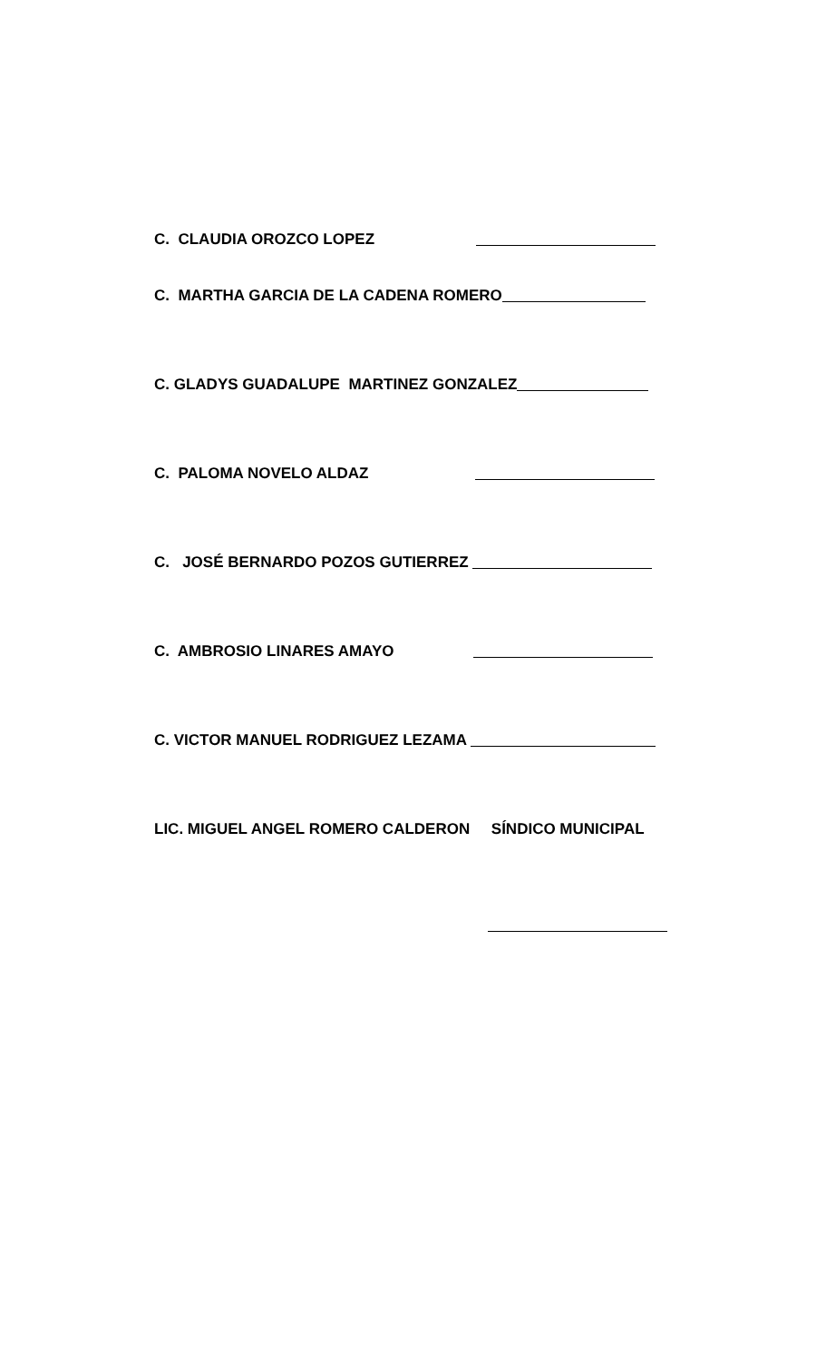C. CLAUDIA OROZCO LOPEZ
C. MARTHA GARCIA DE LA CADENA ROMERO
C. GLADYS GUADALUPE MARTINEZ GONZALEZ
C. PALOMA NOVELO ALDAZ
C. JOSÉ BERNARDO POZOS GUTIERREZ
C. AMBROSIO LINARES AMAYO
C. VICTOR MANUEL RODRIGUEZ LEZAMA
LIC. MIGUEL ANGEL ROMERO CALDERON SÍNDICO MUNICIPAL